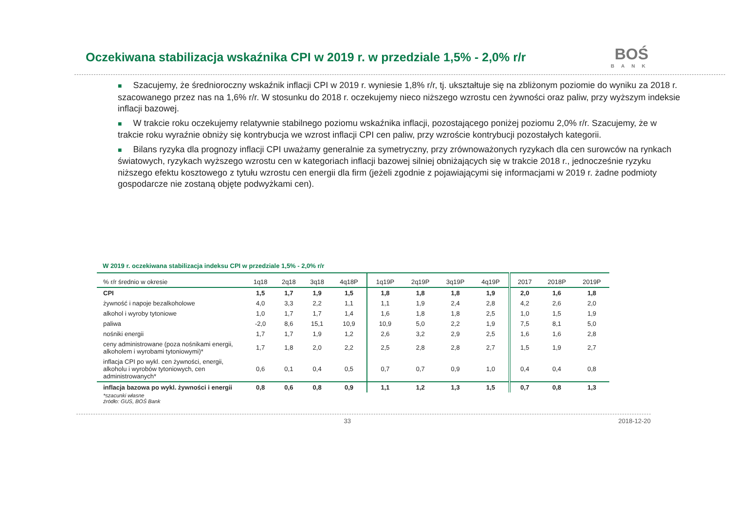Oczekiwana stabilizacja wskaźnika CPI w 2019 r. w przedziale 1,5% - 2,0% r/r
BOŚ
BANK
■ Szacujemy, że średnioroczny wskaźnik inflacji CPI w 2019 r. wyniesie 1,8% r/r, tj. ukształtuje się na zbliżonym poziomie do wyniku za 2018 r. szacowanego przez nas na 1,6% r/r. W stosunku do 2018 r. oczekujemy nieco niższego wzrostu cen żywności oraz paliw, przy wyższym indeksie inflacji bazowej.
■ W trakcie roku oczekujemy relatywnie stabilnego poziomu wskaźnika inflacji, pozostającego poniżej poziomu 2,0% r/r. Szacujemy, że w trakcie roku wyraźnie obniży się kontrybucja we wzrost inflacji CPI cen paliw, przy wzroście kontrybucji pozostałych kategorii.
■ Bilans ryzyka dla prognozy inflacji CPI uważamy generalnie za symetryczny, przy zrównoważonych ryzykach dla cen surowców na rynkach światowych, ryzykach wyższego wzrostu cen w kategoriach inflacji bazowej silniej obniżających się w trakcie 2018 r., jednocześnie ryzyku niższego efektu kosztowego z tytułu wzrostu cen energii dla firm (jeżeli zgodnie z pojawiającymi się informacjami w 2019 r. żadne podmioty gospodarcze nie zostaną objęte podwyżkami cen).
W 2019 r. oczekiwana stabilizacja indeksu CPI w przedziale 1,5% - 2,0% r/r
| % r/r średnio w okresie | 1q18 | 2q18 | 3q18 | 4q18P | 1q19P | 2q19P | 3q19P | 4q19P | 2017 | 2018P | 2019P |
| --- | --- | --- | --- | --- | --- | --- | --- | --- | --- | --- | --- |
| CPI | 1,5 | 1,7 | 1,9 | 1,5 | 1,8 | 1,8 | 1,8 | 1,9 | 2,0 | 1,6 | 1,8 |
| żywność i napoje bezalkoholowe | 4,0 | 3,3 | 2,2 | 1,1 | 1,1 | 1,9 | 2,4 | 2,8 | 4,2 | 2,6 | 2,0 |
| alkohol i wyroby tytoniowe | 1,0 | 1,7 | 1,7 | 1,4 | 1,6 | 1,8 | 1,8 | 2,5 | 1,0 | 1,5 | 1,9 |
| paliwa | -2,0 | 8,6 | 15,1 | 10,9 | 10,9 | 5,0 | 2,2 | 1,9 | 7,5 | 8,1 | 5,0 |
| nośniki energii | 1,7 | 1,7 | 1,9 | 1,2 | 2,6 | 3,2 | 2,9 | 2,5 | 1,6 | 1,6 | 2,8 |
| ceny administrowane (poza nośnikami energii, alkoholem i wyrobami tytoniowymi)* | 1,7 | 1,8 | 2,0 | 2,2 | 2,5 | 2,8 | 2,8 | 2,7 | 1,5 | 1,9 | 2,7 |
| inflacja CPI po wykl. cen żywności, energii, alkoholu i wyrobów tytoniowych, cen administrowanych* | 0,6 | 0,1 | 0,4 | 0,5 | 0,7 | 0,7 | 0,9 | 1,0 | 0,4 | 0,4 | 0,8 |
| inflacja bazowa po wykl. żywności i energii | 0,8 | 0,6 | 0,8 | 0,9 | 1,1 | 1,2 | 1,3 | 1,5 | 0,7 | 0,8 | 1,3 |
*szacunki własne
źródło: GUS, BOŚ Bank
33 2018-12-20